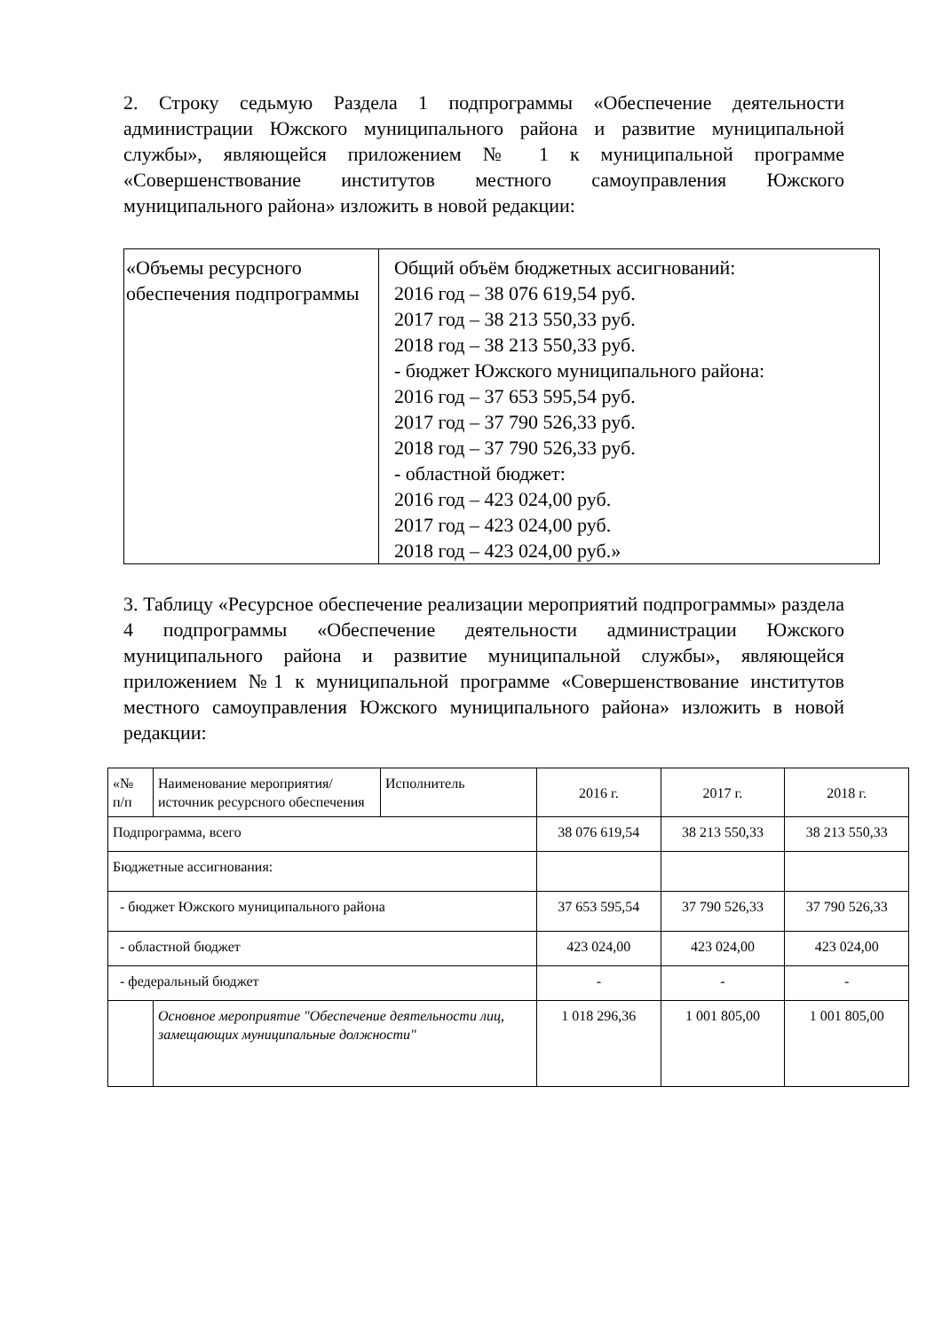2. Строку седьмую Раздела 1 подпрограммы «Обеспечение деятельности администрации Южского муниципального района и развитие муниципальной службы», являющейся приложением № 1 к муниципальной программе «Совершенствование институтов местного самоуправления Южского муниципального района» изложить в новой редакции:
| «Объемы ресурсного обеспечения подпрограммы | Общий объём бюджетных ассигнований: 2016 год – 38 076 619,54 руб. 2017 год – 38 213 550,33 руб. 2018 год – 38 213 550,33 руб. - бюджет Южского муниципального района: 2016 год – 37 653 595,54 руб. 2017 год – 37 790 526,33 руб. 2018 год – 37 790 526,33 руб. - областной бюджет: 2016 год – 423 024,00 руб. 2017 год – 423 024,00 руб. 2018 год – 423 024,00 руб.» |
3. Таблицу «Ресурсное обеспечение реализации мероприятий подпрограммы» раздела 4 подпрограммы «Обеспечение деятельности администрации Южского муниципального района и развитие муниципальной службы», являющейся приложением №1 к муниципальной программе «Совершенствование институтов местного самоуправления Южского муниципального района» изложить в новой редакции:
| «№ п/п | Наименование мероприятия/источник ресурсного обеспечения | Исполнитель | 2016 г. | 2017 г. | 2018 г. |
| Подпрограмма, всего | | | 38 076 619,54 | 38 213 550,33 | 38 213 550,33 |
| Бюджетные ассигнования: | | | | | |
| - бюджет Южского муниципального района | | | 37 653 595,54 | 37 790 526,33 | 37 790 526,33 |
| - областной бюджет | | | 423 024,00 | 423 024,00 | 423 024,00 |
| - федеральный бюджет | | | - | - | - |
| | Основное мероприятие "Обеспечение деятельности лиц, замещающих муниципальные должности" | | 1 018 296,36 | 1 001 805,00 | 1 001 805,00 |